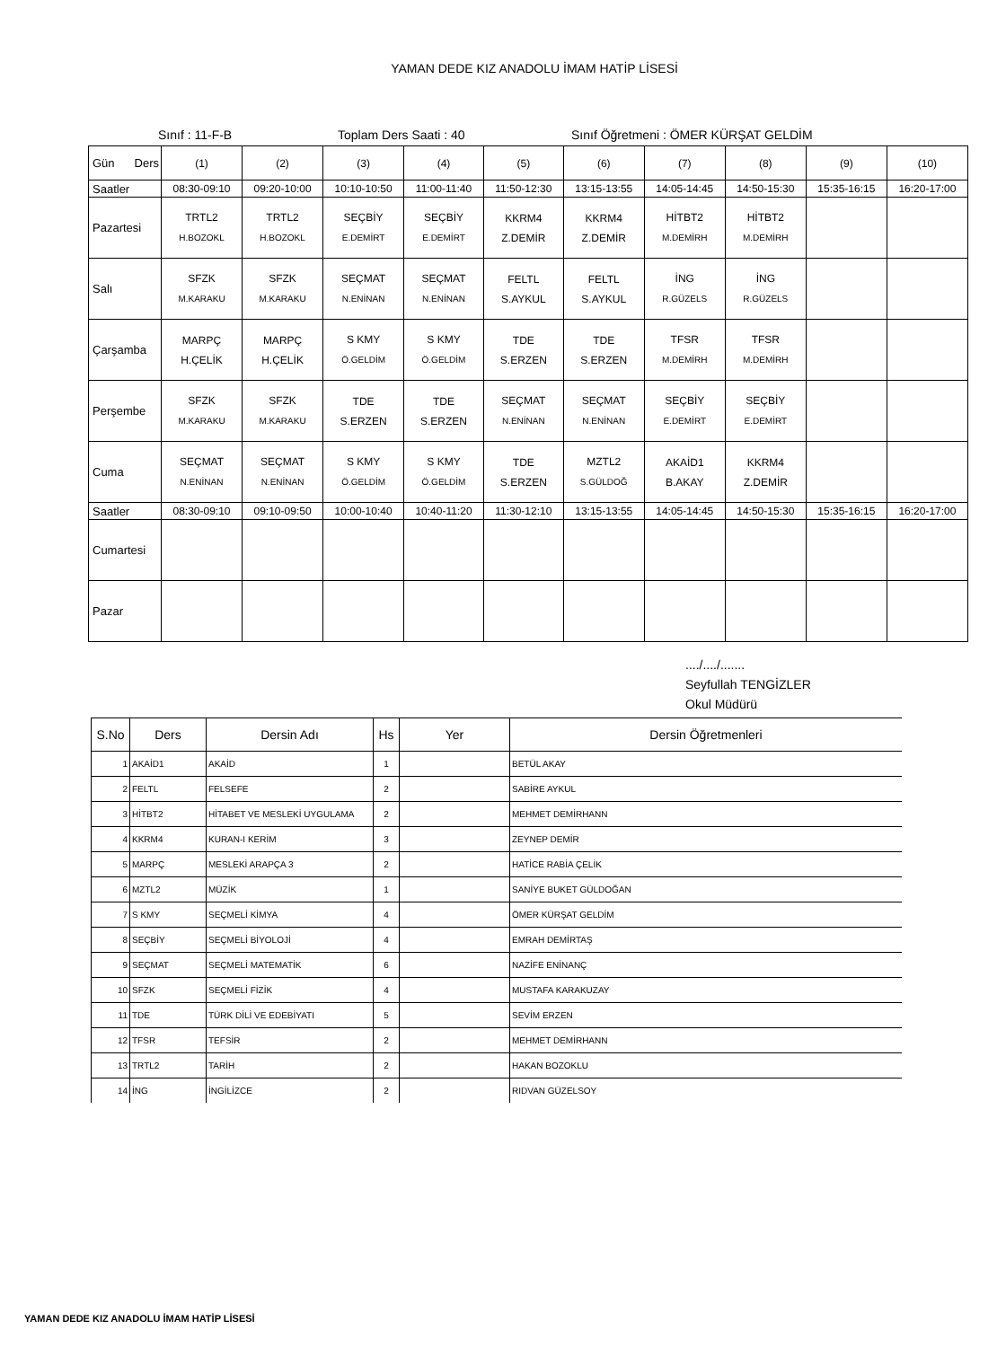YAMAN DEDE KIZ ANADOLU İMAM HATİP LİSESİ
Sınıf : 11-F-B Toplam Ders Saati : 40 Sınıf Öğretmeni : ÖMER KÜRŞAT GELDİM
| Gün Ders | (1) | (2) | (3) | (4) | (5) | (6) | (7) | (8) | (9) | (10) |
| Saatler | 08:30-09:10 | 09:20-10:00 | 10:10-10:50 | 11:00-11:40 | 11:50-12:30 | 13:15-13:55 | 14:05-14:45 | 14:50-15:30 | 15:35-16:15 | 16:20-17:00 |
| Pazartesi | TRTL2 H.BOZOKL | TRTL2 H.BOZOKL | SEÇBİY E.DEMİRT | SEÇBİY E.DEMİRT | KKRM4 Z.DEMİR | KKRM4 Z.DEMİR | HİTBT2 M.DEMİRH | HİTBT2 M.DEMİRH | | |
| Salı | SFZK M.KARAKU | SFZK M.KARAKU | SEÇMAT N.ENİNAN | SEÇMAT N.ENİNAN | FELTL S.AYKUL | FELTL S.AYKUL | İNG R.GÜZELS | İNG R.GÜZELS | | |
| Çarşamba | MARPÇ H.ÇELİK | MARPÇ H.ÇELİK | S KMY Ö.GELDİM | S KMY Ö.GELDİM | TDE S.ERZEN | TDE S.ERZEN | TFSR M.DEMİRH | TFSR M.DEMİRH | | |
| Perşembe | SFZK M.KARAKU | SFZK M.KARAKU | TDE S.ERZEN | TDE S.ERZEN | SEÇMAT N.ENİNAN | SEÇMAT N.ENİNAN | SEÇBİY E.DEMİRT | SEÇBİY E.DEMİRT | | |
| Cuma | SEÇMAT N.ENİNAN | SEÇMAT N.ENİNAN | S KMY Ö.GELDİM | S KMY Ö.GELDİM | TDE S.ERZEN | MZTL2 S.GÜLDOĞ | AKAİD1 B.AKAY | KKRM4 Z.DEMİR | | |
| Saatler | 08:30-09:10 | 09:10-09:50 | 10:00-10:40 | 10:40-11:20 | 11:30-12:10 | 13:15-13:55 | 14:05-14:45 | 14:50-15:30 | 15:35-16:15 | 16:20-17:00 |
| Cumartesi | | | | | | | | | | |
| Pazar | | | | | | | | | | |
..../..../.......
Seyfullah TENGİZLER
Okul Müdürü
| S.No | Ders | Dersin Adı | Hs | Yer | Dersin Öğretmenleri |
| --- | --- | --- | --- | --- | --- |
| 1 | AKAİD1 | AKAİD | 1 | | BETÜL AKAY |
| 2 | FELTL | FELSEFE | 2 | | SABİRE AYKUL |
| 3 | HİTBT2 | HİTABET VE MESLEKİ UYGULAMA | 2 | | MEHMET DEMİRHANN |
| 4 | KKRM4 | KURAN-I KERİM | 3 | | ZEYNEP DEMİR |
| 5 | MARPÇ | MESLEKİ ARAPÇA 3 | 2 | | HATİCE RABİA ÇELİK |
| 6 | MZTL2 | MÜZİK | 1 | | SANİYE BUKET GÜLDOĞAN |
| 7 | S KMY | SEÇMELİ KİMYA | 4 | | ÖMER KÜRŞAT GELDİM |
| 8 | SEÇBİY | SEÇMELİ BİYOLOJİ | 4 | | EMRAH DEMİRTAŞ |
| 9 | SEÇMAT | SEÇMELİ MATEMATİK | 6 | | NAZİFE ENİNANÇ |
| 10 | SFZK | SEÇMELİ FİZİK | 4 | | MUSTAFA KARAKUZAY |
| 11 | TDE | TÜRK DİLİ VE EDEBİYATI | 5 | | SEVİM ERZEN |
| 12 | TFSR | TEFSİR | 2 | | MEHMET DEMİRHANN |
| 13 | TRTL2 | TARİH | 2 | | HAKAN BOZOKLU |
| 14 | İNG | İNGİLİZCE | 2 | | RIDVAN GÜZELSOY |
YAMAN DEDE KIZ ANADOLU İMAM HATİP LİSESİ